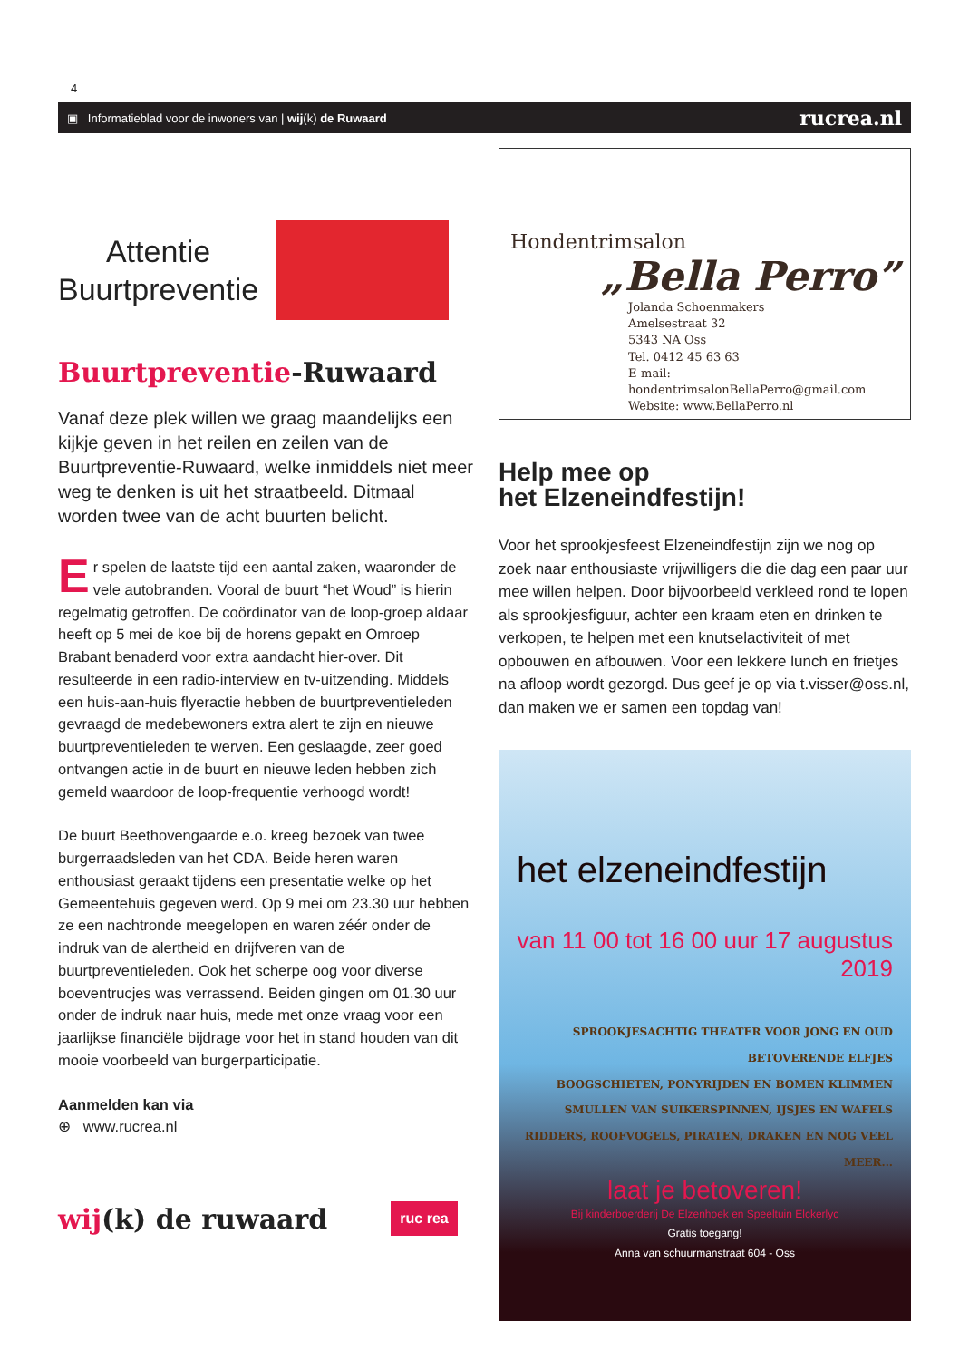4
▣ Informatieblad voor de inwoners van | wij(k) de Ruwaard rucrea.nl
Attentie
Buurtpreventie
Buurtpreventie-Ruwaard
Vanaf deze plek willen we graag maandelijks een kijkje geven in het reilen en zeilen van de Buurtpreventie-Ruwaard, welke inmiddels niet meer weg te denken is uit het straatbeeld. Ditmaal worden twee van de acht buurten belicht.
Er spelen de laatste tijd een aantal zaken, waaronder de vele autobranden. Vooral de buurt “het Woud” is hierin regelmatig getroffen. De coördinator van de loop-groep aldaar heeft op 5 mei de koe bij de horens gepakt en Omroep Brabant benaderd voor extra aandacht hier-over. Dit resulteerde in een radio-interview en tv-uitzending. Middels een huis-aan-huis flyeractie hebben de buurtpreventieleden gevraagd de medebewoners extra alert te zijn en nieuwe buurtpreventieleden te werven. Een geslaagde, zeer goed ontvangen actie in de buurt en nieuwe leden hebben zich gemeld waardoor de loop-frequentie verhoogd wordt!
De buurt Beethovengaarde e.o. kreeg bezoek van twee burgerraadsleden van het CDA. Beide heren waren enthousiast geraakt tijdens een presentatie welke op het Gemeentehuis gegeven werd. Op 9 mei om 23.30 uur hebben ze een nachtronde meegelopen en waren zéér onder de indruk van de alertheid en drijfveren van de buurtpreventieleden. Ook het scherpe oog voor diverse boeventrucjes was verrassend. Beiden gingen om 01.30 uur onder de indruk naar huis, mede met onze vraag voor een jaarlijkse financiële bijdrage voor het in stand houden van dit mooie voorbeeld van burgerparticipatie.
Aanmelden kan via
⊕ www.rucrea.nl
wij(k) de ruwaard ruc rea
Hondentrimsalon
„Bella Perro”
Jolanda Schoenmakers
Amelsestraat 32
5343 NA Oss
Tel. 0412 45 63 63
E-mail: hondentrimsalonBellaPerro@gmail.com
Website: www.BellaPerro.nl
Help mee op
het Elzeneindfestijn!
Voor het sprookjesfeest Elzeneindfestijn zijn we nog op zoek naar enthousiaste vrijwilligers die die dag een paar uur mee willen helpen. Door bijvoorbeeld verkleed rond te lopen als sprookjesfiguur, achter een kraam eten en drinken te verkopen, te helpen met een knutselactiviteit of met opbouwen en afbouwen. Voor een lekkere lunch en frietjes na afloop wordt gezorgd. Dus geef je op via t.visser@oss.nl, dan maken we er samen een topdag van!
het elzeneindfestijn
van 11 00 tot 16 00 uur 17 augustus 2019
SPROOKJESACHTIG THEATER VOOR JONG EN OUD
BETOVERENDE ELFJES
BOOGSCHIETEN, PONYRIJDEN EN BOMEN KLIMMEN
SMULLEN VAN SUIKERSPINNEN, IJSJES EN WAFELS
RIDDERS, ROOFVOGELS, PIRATEN, DRAKEN EN NOG VEEL MEER...
laat je betoveren!
Bij kinderboerderij De Elzenhoek en Speeltuin Elckerlyc
Gratis toegang!
Anna van schuurmanstraat 604 - Oss